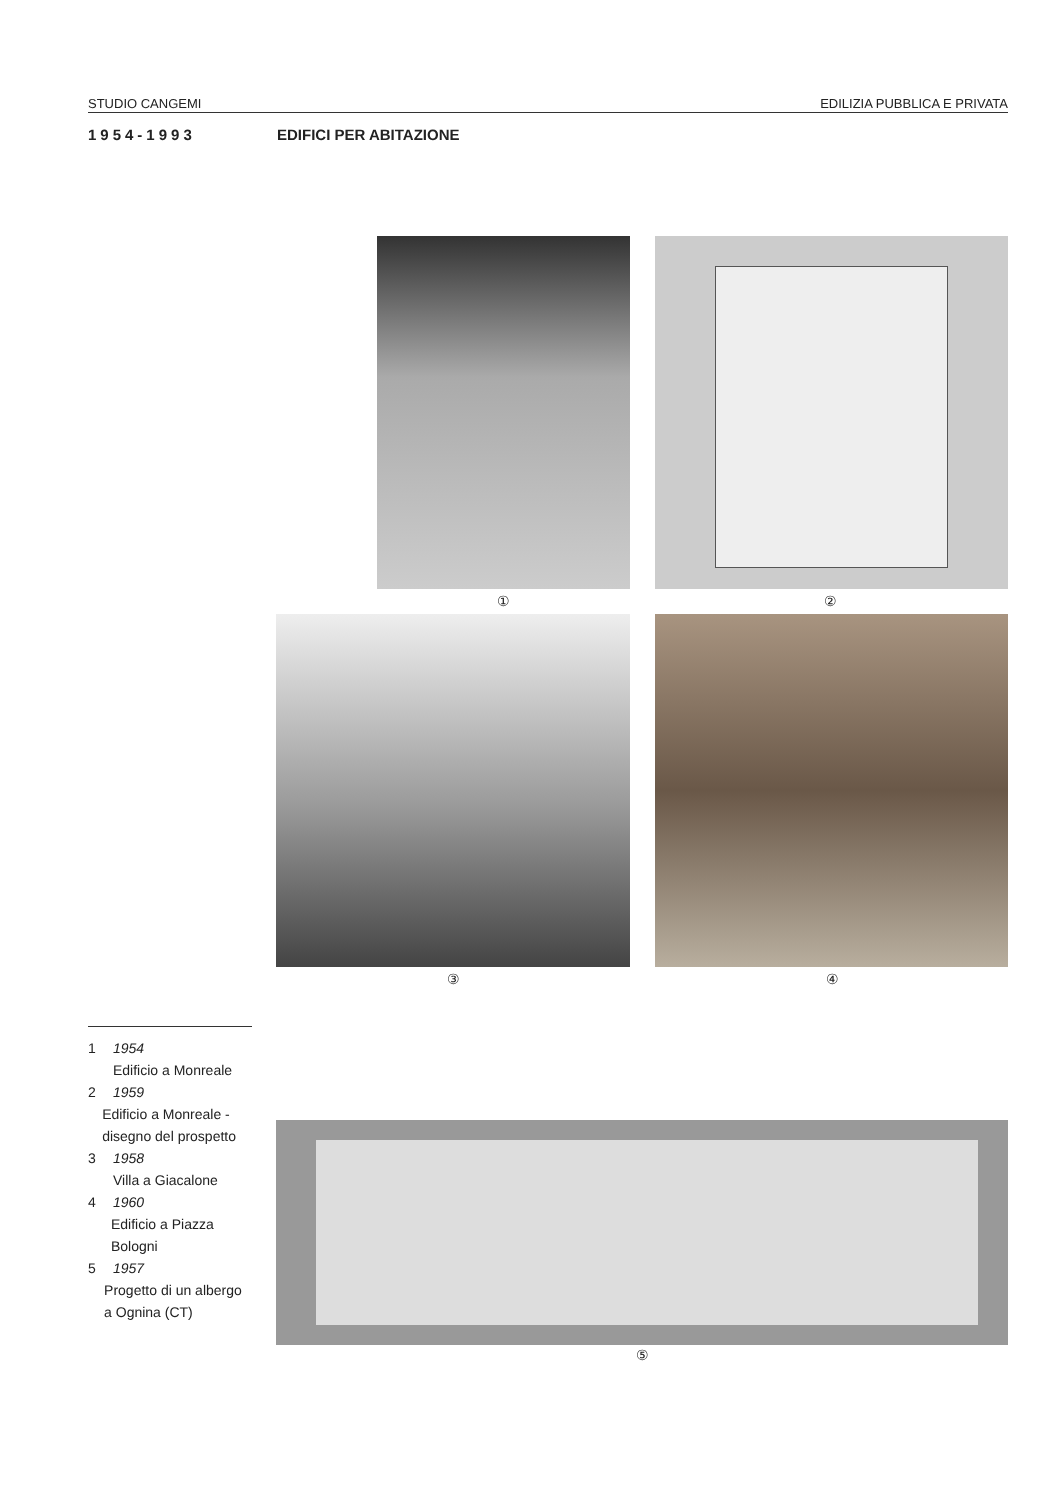STUDIO CANGEMI EDILIZIA PUBBLICA E PRIVATA
1954-1993 EDIFICI PER ABITAZIONE
① ②
③ ④
⑤
1 1954
Edificio a Monreale
2 1959
Edificio a Monreale - disegno del prospetto
3 1958
Villa a Giacalone
4 1960
Edificio a Piazza Bologni
5 1957
Progetto di un albergo a Ognina (CT)